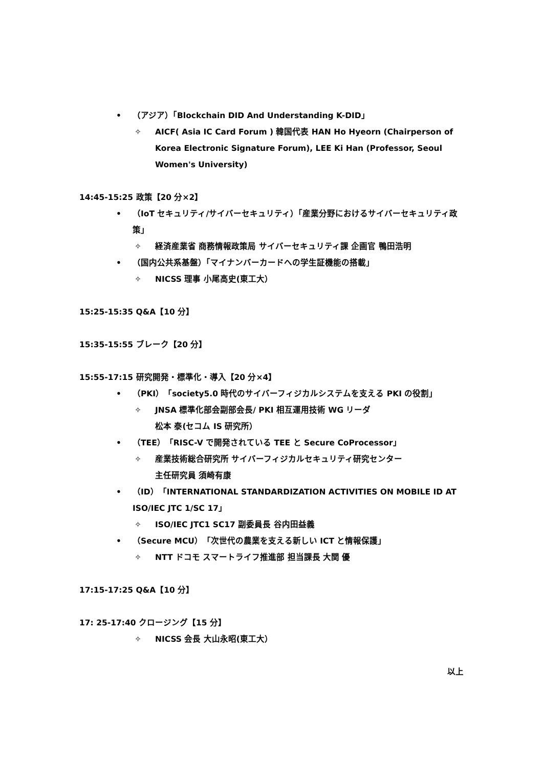• （アジア）「Blockchain DID And Understanding K-DID」
✧ AICF( Asia IC Card Forum ) 韓国代表 HAN Ho Hyeorn (Chairperson of Korea Electronic Signature Forum), LEE Ki Han (Professor, Seoul Women's University)
14:45-15:25 政策【20 分×2】
• （IoT セキュリティ/サイバーセキュリティ）「産業分野におけるサイバーセキュリティ政策」
✧ 経済産業省 商務情報政策局 サイバーセキュリティ課 企画官 鴨田浩明
• （国内公共系基盤）「マイナンバーカードへの学生証機能の搭載」
✧ NICSS 理事 小尾高史(東工大）
15:25-15:35 Q&A【10 分】
15:35-15:55 ブレーク【20 分】
15:55-17:15 研究開発・標準化・導入【20 分×4】
• （PKI）「society5.0 時代のサイバーフィジカルシステムを支える PKI の役割」
✧ JNSA 標準化部会副部会長/ PKI 相互運用技術 WG リーダ
松本 泰(セコム IS 研究所）
• （TEE）「RISC-V で開発されている TEE と Secure CoProcessor」
✧ 産業技術総合研究所 サイバーフィジカルセキュリティ研究センター
主任研究員 須崎有康
• （ID）「INTERNATIONAL STANDARDIZATION ACTIVITIES ON MOBILE ID AT ISO/IEC JTC 1/SC 17」
✧ ISO/IEC JTC1 SC17 副委員長 谷内田益義
• （Secure MCU）「次世代の農業を支える新しい ICT と情報保護」
✧ NTT ドコモ スマートライフ推進部 担当課長 大関 優
17:15-17:25 Q&A【10 分】
17: 25-17:40 クロージング【15 分】
✧ NICSS 会長 大山永昭(東工大）
以上